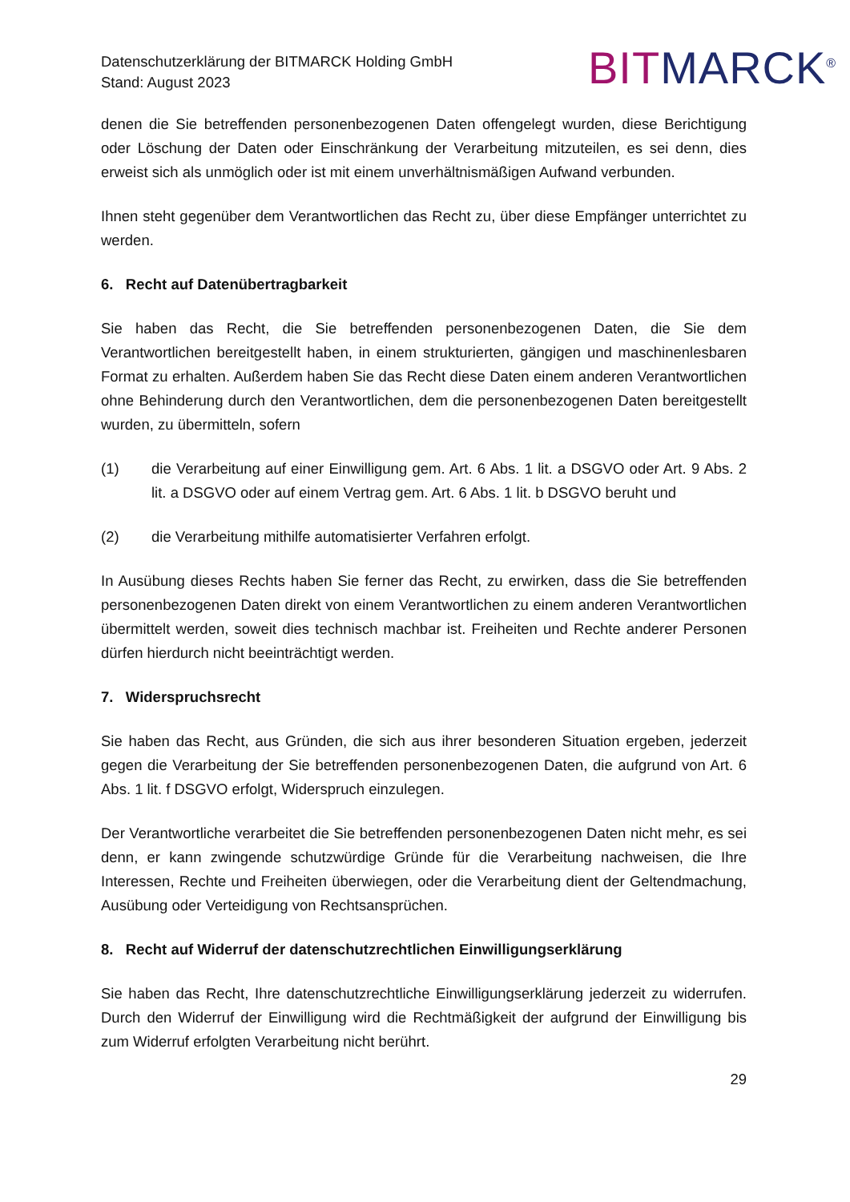Datenschutzerklärung der BITMARCK Holding GmbH
Stand: August 2023
BIT MARCK<sup>®</sup>
denen die Sie betreffenden personenbezogenen Daten offengelegt wurden, diese Berichtigung oder Löschung der Daten oder Einschränkung der Verarbeitung mitzuteilen, es sei denn, dies erweist sich als unmöglich oder ist mit einem unverhältnismäßigen Aufwand verbunden.
Ihnen steht gegenüber dem Verantwortlichen das Recht zu, über diese Empfänger unterrichtet zu werden.
6. Recht auf Datenübertragbarkeit
Sie haben das Recht, die Sie betreffenden personenbezogenen Daten, die Sie dem Verantwortlichen bereitgestellt haben, in einem strukturierten, gängigen und maschinenlesbaren Format zu erhalten. Außerdem haben Sie das Recht diese Daten einem anderen Verantwortlichen ohne Behinderung durch den Verantwortlichen, dem die personenbezogenen Daten bereitgestellt wurden, zu übermitteln, sofern
(1) die Verarbeitung auf einer Einwilligung gem. Art. 6 Abs. 1 lit. a DSGVO oder Art. 9 Abs. 2 lit. a DSGVO oder auf einem Vertrag gem. Art. 6 Abs. 1 lit. b DSGVO beruht und
(2) die Verarbeitung mithilfe automatisierter Verfahren erfolgt.
In Ausübung dieses Rechts haben Sie ferner das Recht, zu erwirken, dass die Sie betreffenden personenbezogenen Daten direkt von einem Verantwortlichen zu einem anderen Verantwortlichen übermittelt werden, soweit dies technisch machbar ist. Freiheiten und Rechte anderer Personen dürfen hierdurch nicht beeinträchtigt werden.
7. Widerspruchsrecht
Sie haben das Recht, aus Gründen, die sich aus ihrer besonderen Situation ergeben, jederzeit gegen die Verarbeitung der Sie betreffenden personenbezogenen Daten, die aufgrund von Art. 6 Abs. 1 lit. f DSGVO erfolgt, Widerspruch einzulegen.
Der Verantwortliche verarbeitet die Sie betreffenden personenbezogenen Daten nicht mehr, es sei denn, er kann zwingende schutzwürdige Gründe für die Verarbeitung nachweisen, die Ihre Interessen, Rechte und Freiheiten überwiegen, oder die Verarbeitung dient der Geltendmachung, Ausübung oder Verteidigung von Rechtsansprüchen.
8. Recht auf Widerruf der datenschutzrechtlichen Einwilligungserklärung
Sie haben das Recht, Ihre datenschutzrechtliche Einwilligungserklärung jederzeit zu widerrufen. Durch den Widerruf der Einwilligung wird die Rechtmäßigkeit der aufgrund der Einwilligung bis zum Widerruf erfolgten Verarbeitung nicht berührt.
29